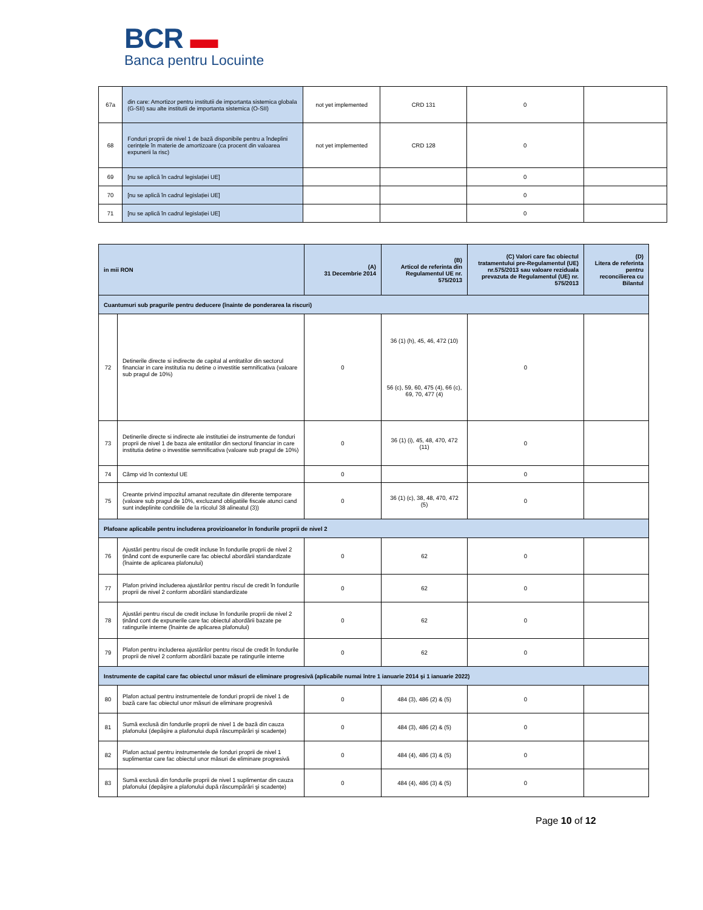BCR ▬
Banca pentru Locuinte
| 67a | din care: Amortizor pentru institutii de importanta sistemica globala (G-SII) sau alte institutii de importanta sistemica (O-SII) | not yet implemented | CRD 131 | 0 | |
| 68 | Fonduri proprii de nivel 1 de bază disponibile pentru a îndeplini cerințele în materie de amortizoare (ca procent din valoarea expunerii la risc) | not yet implemented | CRD 128 | 0 | |
| 69 | [nu se aplică în cadrul legislației UE] | | | 0 | |
| 70 | [nu se aplică în cadrul legislației UE] | | | 0 | |
| 71 | [nu se aplică în cadrul legislației UE] | | | 0 | |
| in mii RON | | (A) 31 Decembrie 2014 | (B) Articol de referinta din Regulamentul UE nr. 575/2013 | (C) Valori care fac obiectul tratamentului pre-Regulamentul (UE) nr.575/2013 sau valoare reziduala prevazuta de Regulamentul (UE) nr. 575/2013 | (D) Litera de referinta pentru reconcilierea cu Bilantul |
| --- | --- | --- | --- | --- | --- |
| Cuantumuri sub pragurile pentru deducere (înainte de ponderarea la riscuri) | | | | | |
| 72 | Detinerile directe si indirecte de capital al entitatilor din sectorul financiar in care institutia nu detine o investitie semnificativa (valoare sub pragul de 10%) | 0 | 36 (1) (h), 45, 46, 472 (10) 56 (c), 59, 60, 475 (4), 66 (c), 69, 70, 477 (4) | 0 | |
| 73 | Detinerile directe si indirecte ale institutiei de instrumente de fonduri proprii de nivel 1 de baza ale entitatilor din sectorul financiar in care institutia detine o investitie semnificativa (valoare sub pragul de 10%) | 0 | 36 (1) (i), 45, 48, 470, 472 (11) | 0 | |
| 74 | Câmp vid în contextul UE | 0 | | 0 | |
| 75 | Creante privind impozitul amanat rezultate din diferente temporare (valoare sub pragul de 10%, excluzand obligatiile fiscale atunci cand sunt indeplinite conditiile de la rticolul 38 alineatul (3)) | 0 | 36 (1) (c), 38, 48, 470, 472 (5) | 0 | |
| Plafoane aplicabile pentru includerea provizioanelor în fondurile proprii de nivel 2 | | | | | |
| 76 | Ajustări pentru riscul de credit incluse în fondurile proprii de nivel 2 ținând cont de expunerile care fac obiectul abordării standardizate (înainte de aplicarea plafonului) | 0 | 62 | 0 | |
| 77 | Plafon privind includerea ajustărilor pentru riscul de credit în fondurile proprii de nivel 2 conform abordării standardizate | 0 | 62 | 0 | |
| 78 | Ajustări pentru riscul de credit incluse în fondurile proprii de nivel 2 ținând cont de expunerile care fac obiectul abordării bazate pe ratingurile interne (înainte de aplicarea plafonului) | 0 | 62 | 0 | |
| 79 | Plafon pentru includerea ajustărilor pentru riscul de credit în fondurile proprii de nivel 2 conform abordării bazate pe ratingurile interne | 0 | 62 | 0 | |
| Instrumente de capital care fac obiectul unor măsuri de eliminare progresivă (aplicabile numai între 1 ianuarie 2014 şi 1 ianuarie 2022) | | | | | |
| 80 | Plafon actual pentru instrumentele de fonduri proprii de nivel 1 de bază care fac obiectul unor măsuri de eliminare progresivă | 0 | 484 (3), 486 (2) & (5) | 0 | |
| 81 | Sumă exclusă din fondurile proprii de nivel 1 de bază din cauza plafonului (depăşire a plafonului după răscumpărări şi scadențe) | 0 | 484 (3), 486 (2) & (5) | 0 | |
| 82 | Plafon actual pentru instrumentele de fonduri proprii de nivel 1 suplimentar care fac obiectul unor măsuri de eliminare progresivă | 0 | 484 (4), 486 (3) & (5) | 0 | |
| 83 | Sumă exclusă din fondurile proprii de nivel 1 suplimentar din cauza plafonului (depăşire a plafonului după răscumpărări şi scadențe) | 0 | 484 (4), 486 (3) & (5) | 0 | |
Page 10 of 12